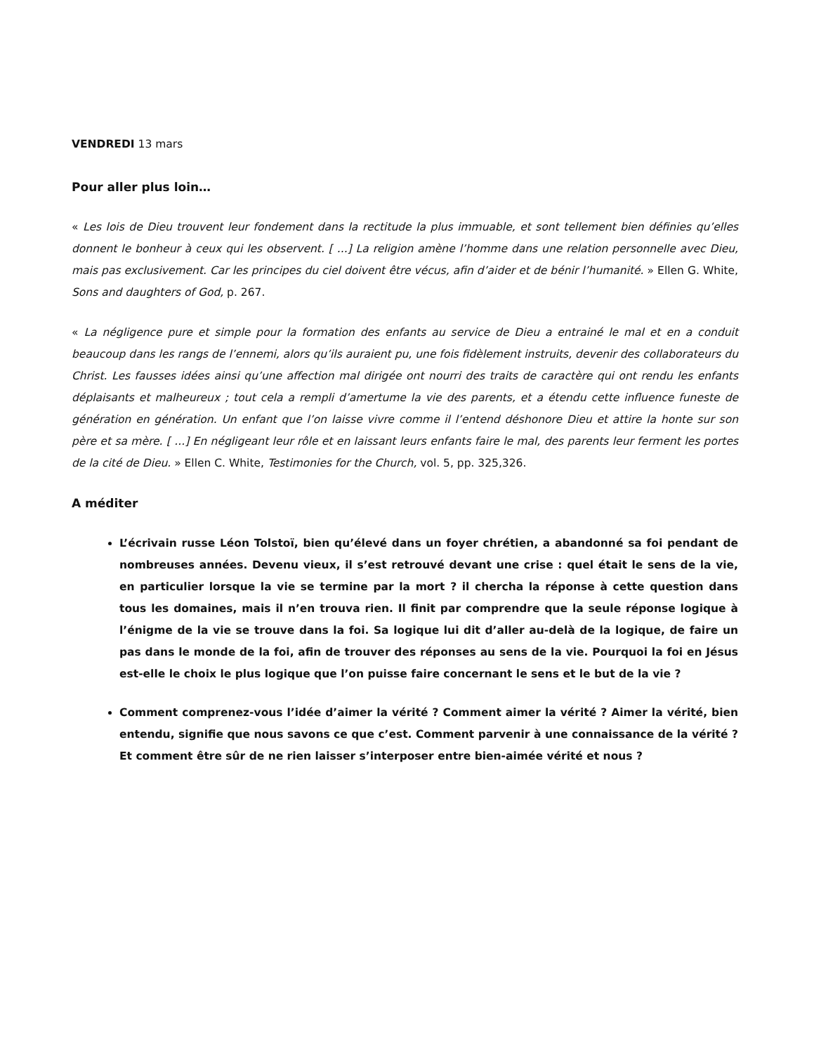VENDREDI 13 mars
Pour aller plus loin…
« Les lois de Dieu trouvent leur fondement dans la rectitude la plus immuable, et sont tellement bien définies qu’elles donnent le bonheur à ceux qui les observent. [ ...] La religion amène l’homme dans une relation personnelle avec Dieu, mais pas exclusivement. Car les principes du ciel doivent être vécus, afin d’aider et de bénir l’humanité. » Ellen G. White, Sons and daughters of God, p. 267.
« La négligence pure et simple pour la formation des enfants au service de Dieu a entrainé le mal et en a conduit beaucoup dans les rangs de l’ennemi, alors qu’ils auraient pu, une fois fidèlement instruits, devenir des collaborateurs du Christ. Les fausses idées ainsi qu’une affection mal dirigée ont nourri des traits de caractère qui ont rendu les enfants déplaisants et malheureux ; tout cela a rempli d’amertume la vie des parents, et a étendu cette influence funeste de génération en génération. Un enfant que l’on laisse vivre comme il l’entend déshonore Dieu et attire la honte sur son père et sa mère. [ ...] En négligeant leur rôle et en laissant leurs enfants faire le mal, des parents leur ferment les portes de la cité de Dieu. » Ellen C. White, Testimonies for the Church, vol. 5, pp. 325,326.
A méditer
L’écrivain russe Léon Tolstoï, bien qu’élevé dans un foyer chrétien, a abandonné sa foi pendant de nombreuses années. Devenu vieux, il s’est retrouvé devant une crise : quel était le sens de la vie, en particulier lorsque la vie se termine par la mort ? il chercha la réponse à cette question dans tous les domaines, mais il n’en trouva rien. Il finit par comprendre que la seule réponse logique à l’énigme de la vie se trouve dans la foi. Sa logique lui dit d’aller au-delà de la logique, de faire un pas dans le monde de la foi, afin de trouver des réponses au sens de la vie. Pourquoi la foi en Jésus est-elle le choix le plus logique que l’on puisse faire concernant le sens et le but de la vie ?
Comment comprenez-vous l’idée d’aimer la vérité ? Comment aimer la vérité ? Aimer la vérité, bien entendu, signifie que nous savons ce que c’est. Comment parvenir à une connaissance de la vérité ? Et comment être sûr de ne rien laisser s’interposer entre bien-aimée vérité et nous ?